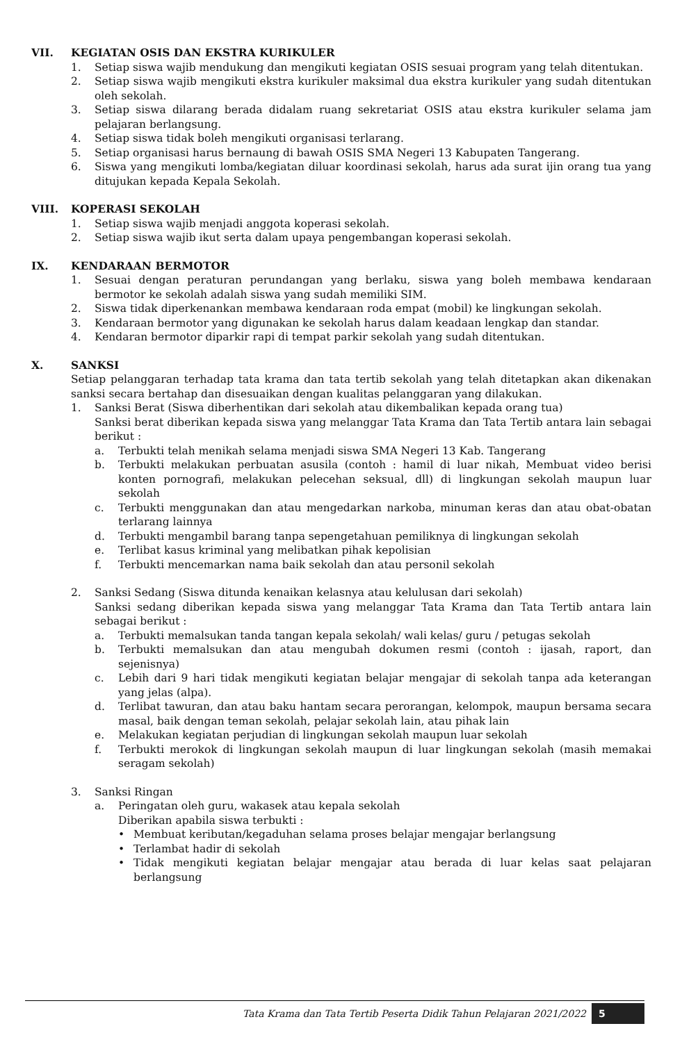VII. KEGIATAN OSIS DAN EKSTRA KURIKULER
1. Setiap siswa wajib mendukung dan mengikuti kegiatan OSIS sesuai program yang telah ditentukan.
2. Setiap siswa wajib mengikuti ekstra kurikuler maksimal dua ekstra kurikuler yang sudah ditentukan oleh sekolah.
3. Setiap siswa dilarang berada didalam ruang sekretariat OSIS atau ekstra kurikuler selama jam pelajaran berlangsung.
4. Setiap siswa tidak boleh mengikuti organisasi terlarang.
5. Setiap organisasi harus bernaung di bawah OSIS SMA Negeri 13 Kabupaten Tangerang.
6. Siswa yang mengikuti lomba/kegiatan diluar koordinasi sekolah, harus ada surat ijin orang tua yang ditujukan kepada Kepala Sekolah.
VIII. KOPERASI SEKOLAH
1. Setiap siswa wajib menjadi anggota koperasi sekolah.
2. Setiap siswa wajib ikut serta dalam upaya pengembangan koperasi sekolah.
IX. KENDARAAN BERMOTOR
1. Sesuai dengan peraturan perundangan yang berlaku, siswa yang boleh membawa kendaraan bermotor ke sekolah adalah siswa yang sudah memiliki SIM.
2. Siswa tidak diperkenankan membawa kendaraan roda empat (mobil) ke lingkungan sekolah.
3. Kendaraan bermotor yang digunakan ke sekolah harus dalam keadaan lengkap dan standar.
4. Kendaran bermotor diparkir rapi di tempat parkir sekolah yang sudah ditentukan.
X. SANKSI
Setiap pelanggaran terhadap tata krama dan tata tertib sekolah yang telah ditetapkan akan dikenakan sanksi secara bertahap dan disesuaikan dengan kualitas pelanggaran yang dilakukan.
1. Sanksi Berat (Siswa diberhentikan dari sekolah atau dikembalikan kepada orang tua)
Sanksi berat diberikan kepada siswa yang melanggar Tata Krama dan Tata Tertib antara lain sebagai berikut :
a. Terbukti telah menikah selama menjadi siswa SMA Negeri 13 Kab. Tangerang
b. Terbukti melakukan perbuatan asusila (contoh : hamil di luar nikah, Membuat video berisi konten pornografi, melakukan pelecehan seksual, dll) di lingkungan sekolah maupun luar sekolah
c. Terbukti menggunakan dan atau mengedarkan narkoba, minuman keras dan atau obat-obatan terlarang lainnya
d. Terbukti mengambil barang tanpa sepengetahuan pemiliknya di lingkungan sekolah
e. Terlibat kasus kriminal yang melibatkan pihak kepolisian
f. Terbukti mencemarkan nama baik sekolah dan atau personil sekolah
2. Sanksi Sedang (Siswa ditunda kenaikan kelasnya atau kelulusan dari sekolah)
Sanksi sedang diberikan kepada siswa yang melanggar Tata Krama dan Tata Tertib antara lain sebagai berikut :
a. Terbukti memalsukan tanda tangan kepala sekolah/ wali kelas/ guru / petugas sekolah
b. Terbukti memalsukan dan atau mengubah dokumen resmi (contoh : ijasah, raport, dan sejenisnya)
c. Lebih dari 9 hari tidak mengikuti kegiatan belajar mengajar di sekolah tanpa ada keterangan yang jelas (alpa).
d. Terlibat tawuran, dan atau baku hantam secara perorangan, kelompok, maupun bersama secara masal, baik dengan teman sekolah, pelajar sekolah lain, atau pihak lain
e. Melakukan kegiatan perjudian di lingkungan sekolah maupun luar sekolah
f. Terbukti merokok di lingkungan sekolah maupun di luar lingkungan sekolah (masih memakai seragam sekolah)
3. Sanksi Ringan
a. Peringatan oleh guru, wakasek atau kepala sekolah
Diberikan apabila siswa terbukti :
• Membuat keributan/kegaduhan selama proses belajar mengajar berlangsung
• Terlambat hadir di sekolah
• Tidak mengikuti kegiatan belajar mengajar atau berada di luar kelas saat pelajaran berlangsung
Tata Krama dan Tata Tertib Peserta Didik Tahun Pelajaran 2021/2022 5